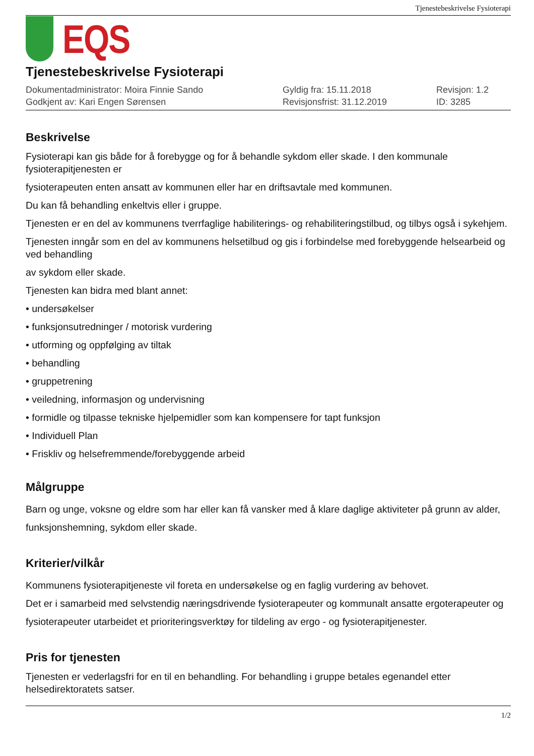Tjenestebeskrivelse Fysioterapi
EQS
Tjenestebeskrivelse Fysioterapi
Dokumentadministrator: Moira Finnie Sando
Godkjent av: Kari Engen Sørensen
Gyldig fra: 15.11.2018
Revisjonsfrist: 31.12.2019
Revisjon: 1.2
ID: 3285
Beskrivelse
Fysioterapi kan gis både for å forebygge og for å behandle sykdom eller skade. I den kommunale fysioterapitjenesten er
fysioterapeuten enten ansatt av kommunen eller har en driftsavtale med kommunen.
Du kan få behandling enkeltvis eller i gruppe.
Tjenesten er en del av kommunens tverrfaglige habiliterings- og rehabiliteringstilbud, og tilbys også i sykehjem.
Tjenesten inngår som en del av kommunens helsetilbud og gis i forbindelse med forebyggende helsearbeid og ved behandling
av sykdom eller skade.
Tjenesten kan bidra med blant annet:
• undersøkelser
• funksjonsutredninger / motorisk vurdering
• utforming og oppfølging av tiltak
• behandling
• gruppetrening
• veiledning, informasjon og undervisning
• formidle og tilpasse tekniske hjelpemidler som kan kompensere for tapt funksjon
• Individuell Plan
• Friskliv og helsefremmende/forebyggende arbeid
Målgruppe
Barn og unge, voksne og eldre som har eller kan få vansker med å klare daglige aktiviteter på grunn av alder, funksjonshemning, sykdom eller skade.
Kriterier/vilkår
Kommunens fysioterapitjeneste vil foreta en undersøkelse og en faglig vurdering av behovet.
Det er i samarbeid med selvstendig næringsdrivende fysioterapeuter og kommunalt ansatte ergoterapeuter og fysioterapeuter utarbeidet et prioriteringsverktøy for tildeling av ergo - og fysioterapitjenester.
Pris for tjenesten
Tjenesten er vederlagsfri for en til en behandling. For behandling i gruppe betales egenandel etter helsedirektoratets satser.
1/2